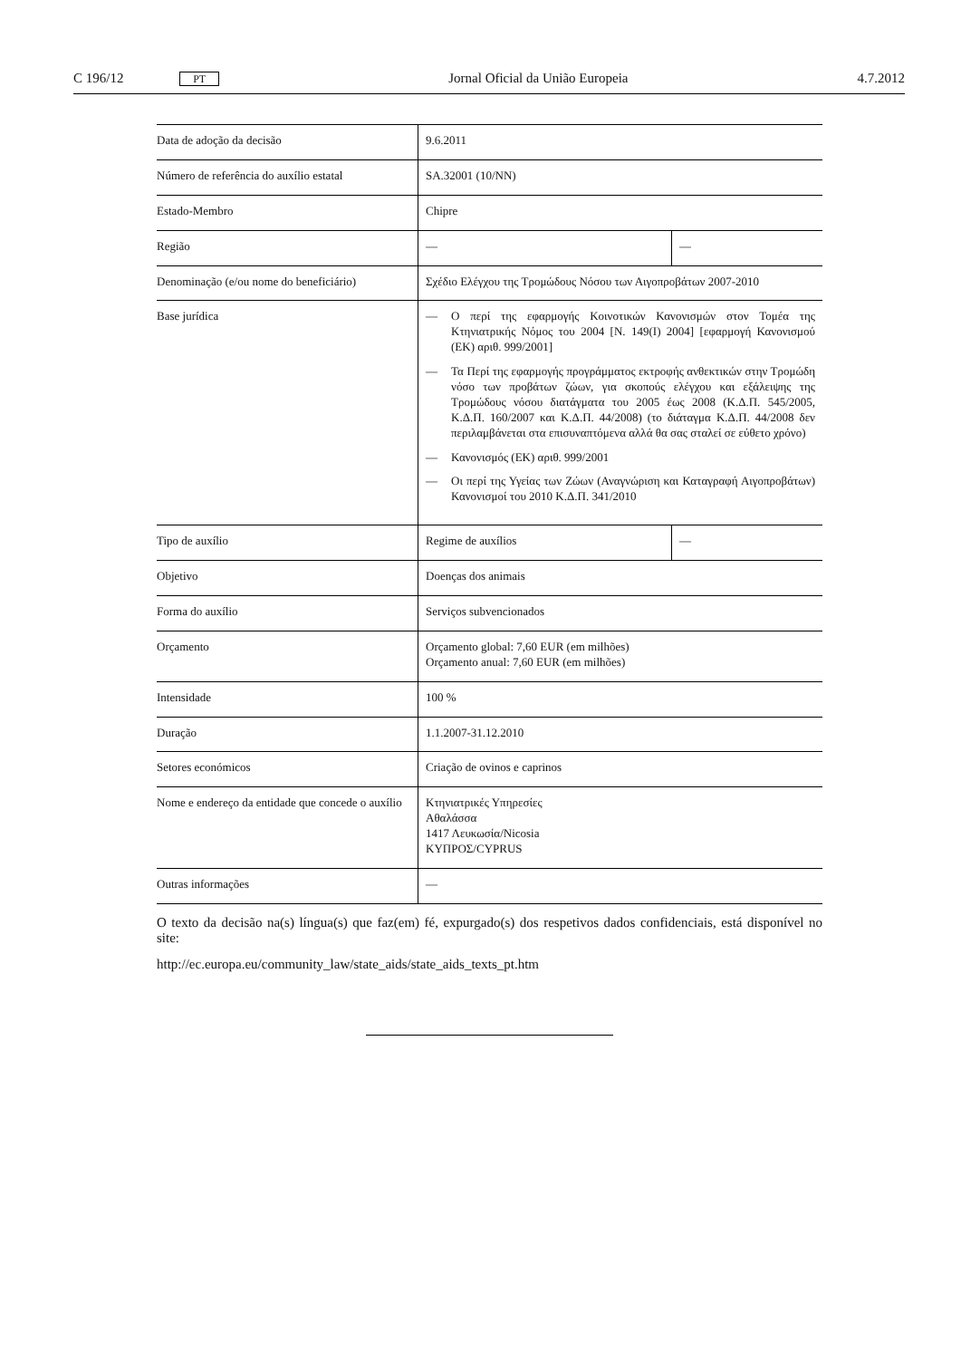C 196/12 PT Jornal Oficial da União Europeia 4.7.2012
| Data de adoção da decisão | 9.6.2011 | |
| Número de referência do auxílio estatal | SA.32001 (10/NN) | |
| Estado-Membro | Chipre | |
| Região | — | — |
| Denominação (e/ou nome do beneficiário) | Σχέδιο Ελέγχου της Τρομώδους Νόσου των Αιγοπροβάτων 2007-2010 | |
| Base jurídica | — Ο περί της εφαρμογής Κοινοτικών Κανονισμών στον Τομέα της Κτηνιατρικής Νόμος του 2004 [Ν. 149(I) 2004] [εφαρμογή Κανονισμού (ΕΚ) αριθ. 999/2001] — Τα Περί της εφαρμογής προγράμματος εκτροφής ανθεκτικών στην Τρομώδη νόσο των προβάτων ζώων, για σκοπούς ελέγχου και εξάλειψης της Τρομώδους νόσου διατάγματα του 2005 έως 2008 (Κ.Δ.Π. 545/2005, Κ.Δ.Π. 160/2007 και Κ.Δ.Π. 44/2008) (το διάταγμα Κ.Δ.Π. 44/2008 δεν περιλαμβάνεται στα επισυναπτόμενα αλλά θα σας σταλεί σε εύθετο χρόνο) — Κανονισμός (ΕΚ) αριθ. 999/2001 — Οι περί της Υγείας των Ζώων (Αναγνώριση και Καταγραφή Αιγοπροβάτων) Κανονισμοί του 2010 Κ.Δ.Π. 341/2010 | |
| Tipo de auxílio | Regime de auxílios | — |
| Objetivo | Doenças dos animais | |
| Forma do auxílio | Serviços subvencionados | |
| Orçamento | Orçamento global: 7,60 EUR (em milhões) Orçamento anual: 7,60 EUR (em milhões) | |
| Intensidade | 100 % | |
| Duração | 1.1.2007-31.12.2010 | |
| Setores económicos | Criação de ovinos e caprinos | |
| Nome e endereço da entidade que concede o auxílio | Κτηνιατρικές Υπηρεσίες Αθαλάσσα 1417 Λευκωσία/Nicosia ΚΥΠΡΟΣ/CYPRUS | |
| Outras informações | — | |
O texto da decisão na(s) língua(s) que faz(em) fé, expurgado(s) dos respetivos dados confidenciais, está disponível no site:
http://ec.europa.eu/community_law/state_aids/state_aids_texts_pt.htm